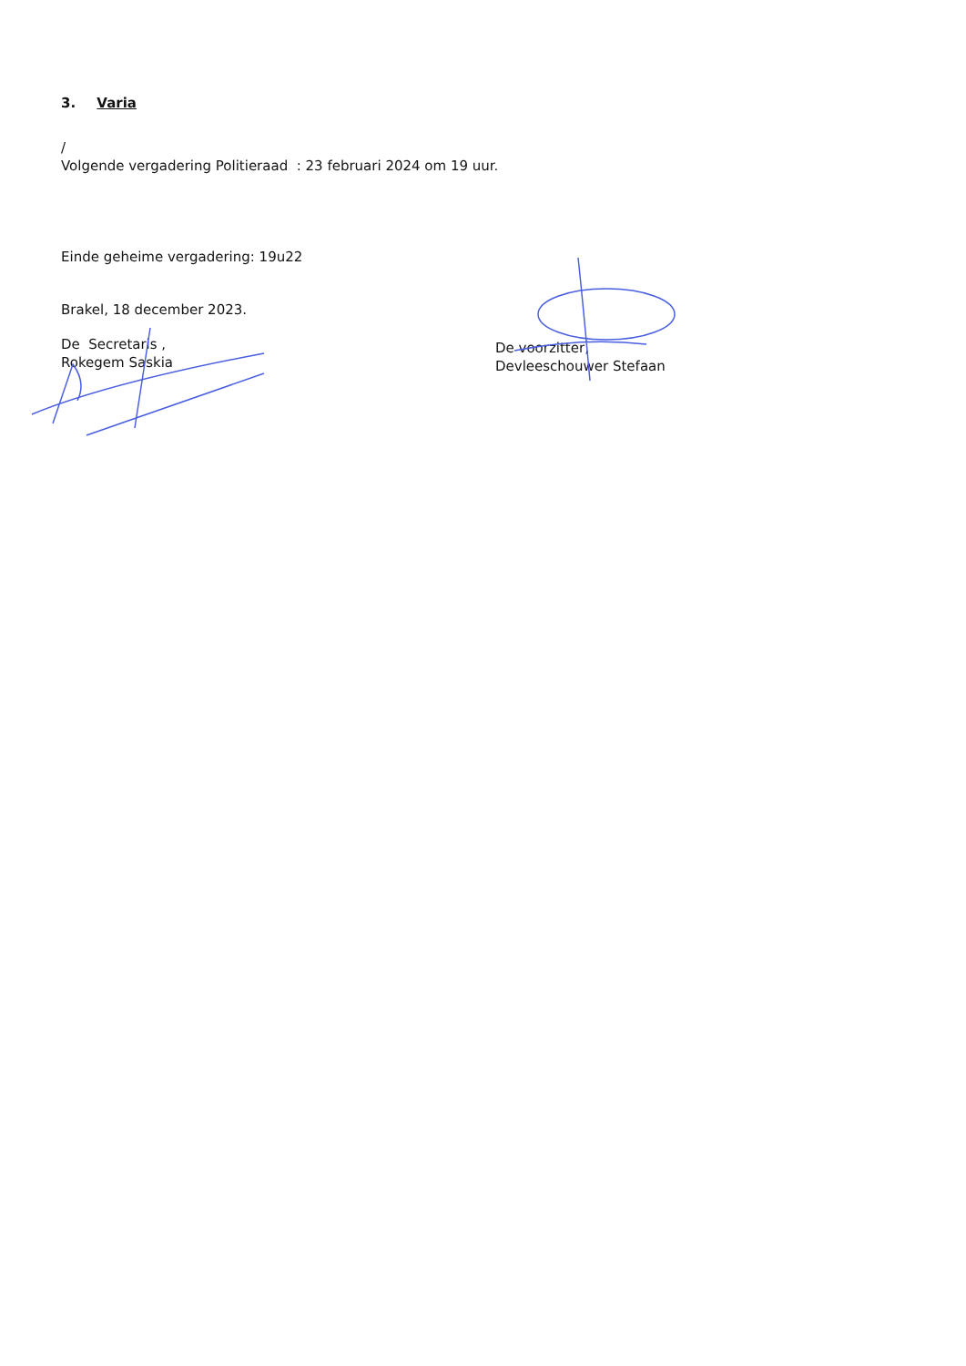3. Varia
/
Volgende vergadering Politieraad : 23 februari 2024 om 19 uur.
Einde geheime vergadering: 19u22
Brakel, 18 december 2023.
De Secretaris ,
Rokegem Saskia
De voorzitter,
Devleeschouwer Stefaan